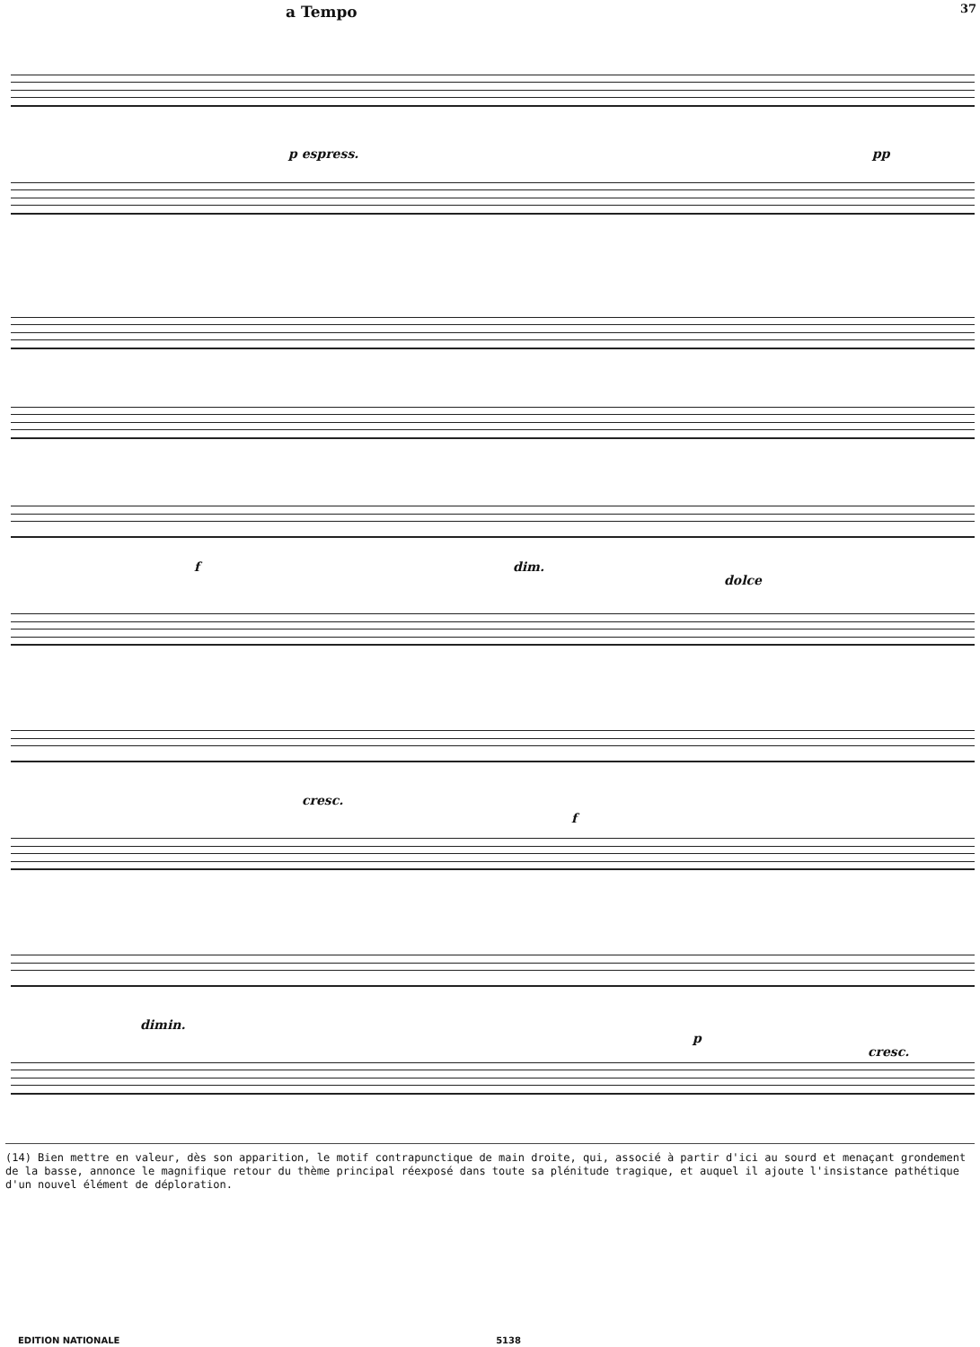37
a Tempo
p espress. pp
f dim.
dolce
cresc.
f
dimin.
p
cresc.
(14) Bien mettre en valeur, dès son apparition, le motif contrapunctique de main droite, qui, associé à partir d'ici au sourd et menaçant grondement de la basse, annonce le magnifique retour du thème principal réexposé dans toute sa plénitude tragique, et auquel il ajoute l'insistance pathétique d'un nouvel élément de déploration.
EDITION NATIONALE 5138